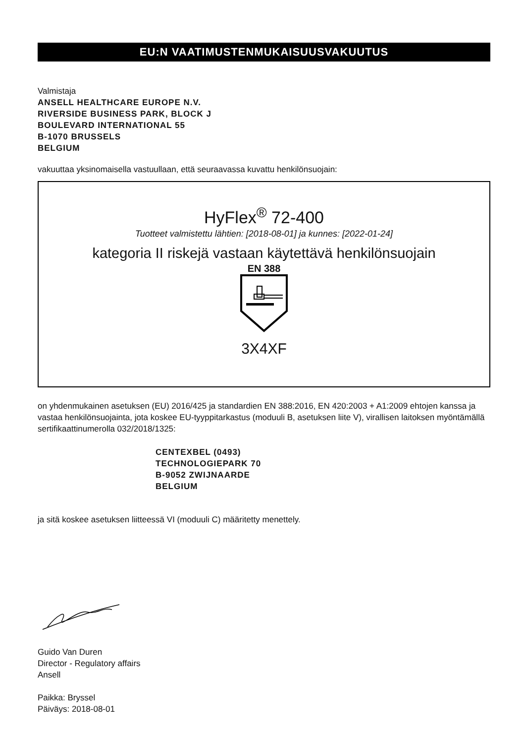EU:N VAATIMUSTENMUKAISUUSVAKUUTUS
Valmistaja
ANSELL HEALTHCARE EUROPE N.V.
RIVERSIDE BUSINESS PARK, BLOCK J
BOULEVARD INTERNATIONAL 55
B-1070 BRUSSELS
BELGIUM
vakuuttaa yksinomaisella vastuullaan, että seuraavassa kuvattu henkilönsuojain:
HyFlex<sup>®</sup> 72-400
Tuotteet valmistettu lähtien: [2018-08-01] ja kunnes: [2022-01-24]
kategoria II riskejä vastaan käytettävä henkilönsuojain
EN 388
3X4XF
on yhdenmukainen asetuksen (EU) 2016/425 ja standardien EN 388:2016, EN 420:2003 + A1:2009 ehtojen kanssa ja vastaa henkilönsuojainta, jota koskee EU-tyyppitarkastus (moduuli B, asetuksen liite V), virallisen laitoksen myöntämällä sertifikaattinumerolla 032/2018/1325:
CENTEXBEL (0493)
TECHNOLOGIEPARK 70
B-9052 ZWIJNAARDE
BELGIUM
ja sitä koskee asetuksen liitteessä VI (moduuli C) määritetty menettely.
Guido Van Duren
Director - Regulatory affairs
Ansell
Paikka: Bryssel
Päiväys: 2018-08-01